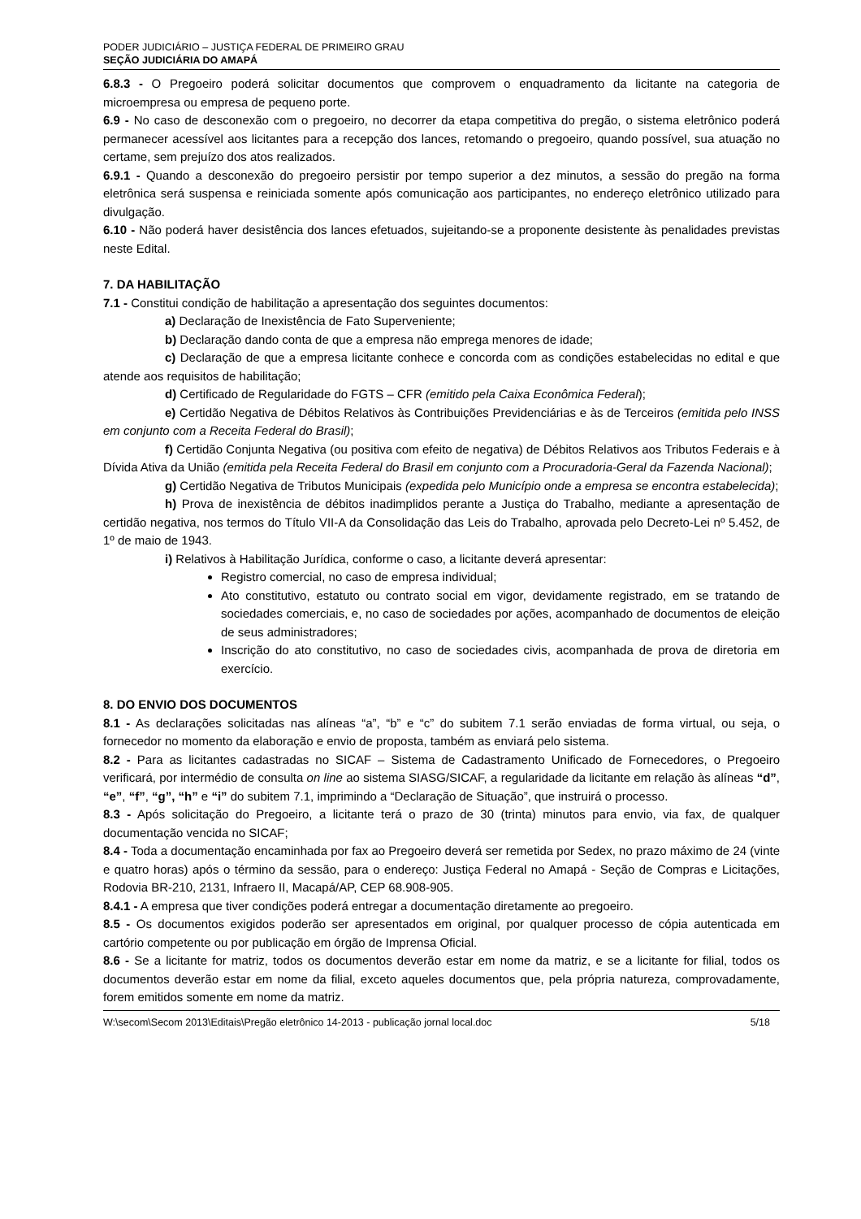PODER JUDICIÁRIO – JUSTIÇA FEDERAL DE PRIMEIRO GRAU
SEÇÃO JUDICIÁRIA DO AMAPÁ
6.8.3 - O Pregoeiro poderá solicitar documentos que comprovem o enquadramento da licitante na categoria de microempresa ou empresa de pequeno porte.
6.9 - No caso de desconexão com o pregoeiro, no decorrer da etapa competitiva do pregão, o sistema eletrônico poderá permanecer acessível aos licitantes para a recepção dos lances, retomando o pregoeiro, quando possível, sua atuação no certame, sem prejuízo dos atos realizados.
6.9.1 - Quando a desconexão do pregoeiro persistir por tempo superior a dez minutos, a sessão do pregão na forma eletrônica será suspensa e reiniciada somente após comunicação aos participantes, no endereço eletrônico utilizado para divulgação.
6.10 - Não poderá haver desistência dos lances efetuados, sujeitando-se a proponente desistente às penalidades previstas neste Edital.
7. DA HABILITAÇÃO
7.1 - Constitui condição de habilitação a apresentação dos seguintes documentos:
a) Declaração de Inexistência de Fato Superveniente;
b) Declaração dando conta de que a empresa não emprega menores de idade;
c) Declaração de que a empresa licitante conhece e concorda com as condições estabelecidas no edital e que atende aos requisitos de habilitação;
d) Certificado de Regularidade do FGTS – CFR (emitido pela Caixa Econômica Federal);
e) Certidão Negativa de Débitos Relativos às Contribuições Previdenciárias e às de Terceiros (emitida pelo INSS em conjunto com a Receita Federal do Brasil);
f) Certidão Conjunta Negativa (ou positiva com efeito de negativa) de Débitos Relativos aos Tributos Federais e à Dívida Ativa da União (emitida pela Receita Federal do Brasil em conjunto com a Procuradoria-Geral da Fazenda Nacional);
g) Certidão Negativa de Tributos Municipais (expedida pelo Município onde a empresa se encontra estabelecida);
h) Prova de inexistência de débitos inadimplidos perante a Justiça do Trabalho, mediante a apresentação de certidão negativa, nos termos do Título VII-A da Consolidação das Leis do Trabalho, aprovada pelo Decreto-Lei nº 5.452, de 1º de maio de 1943.
i) Relativos à Habilitação Jurídica, conforme o caso, a licitante deverá apresentar:
Registro comercial, no caso de empresa individual;
Ato constitutivo, estatuto ou contrato social em vigor, devidamente registrado, em se tratando de sociedades comerciais, e, no caso de sociedades por ações, acompanhado de documentos de eleição de seus administradores;
Inscrição do ato constitutivo, no caso de sociedades civis, acompanhada de prova de diretoria em exercício.
8. DO ENVIO DOS DOCUMENTOS
8.1 - As declarações solicitadas nas alíneas “a”, “b” e “c” do subitem 7.1 serão enviadas de forma virtual, ou seja, o fornecedor no momento da elaboração e envio de proposta, também as enviará pelo sistema.
8.2 - Para as licitantes cadastradas no SICAF – Sistema de Cadastramento Unificado de Fornecedores, o Pregoeiro verificará, por intermédio de consulta on line ao sistema SIASG/SICAF, a regularidade da licitante em relação às alíneas “d”, “e”, “f”, “g”, “h” e “i” do subitem 7.1, imprimindo a “Declaração de Situação”, que instruirá o processo.
8.3 - Após solicitação do Pregoeiro, a licitante terá o prazo de 30 (trinta) minutos para envio, via fax, de qualquer documentação vencida no SICAF;
8.4 - Toda a documentação encaminhada por fax ao Pregoeiro deverá ser remetida por Sedex, no prazo máximo de 24 (vinte e quatro horas) após o término da sessão, para o endereço: Justiça Federal no Amapá - Seção de Compras e Licitações, Rodovia BR-210, 2131, Infraero II, Macapá/AP, CEP 68.908-905.
8.4.1 - A empresa que tiver condições poderá entregar a documentação diretamente ao pregoeiro.
8.5 - Os documentos exigidos poderão ser apresentados em original, por qualquer processo de cópia autenticada em cartório competente ou por publicação em órgão de Imprensa Oficial.
8.6 - Se a licitante for matriz, todos os documentos deverão estar em nome da matriz, e se a licitante for filial, todos os documentos deverão estar em nome da filial, exceto aqueles documentos que, pela própria natureza, comprovadamente, forem emitidos somente em nome da matriz.
W:\secom\Secom 2013\Editais\Pregão eletrônico 14-2013 - publicação jornal local.doc 5/18